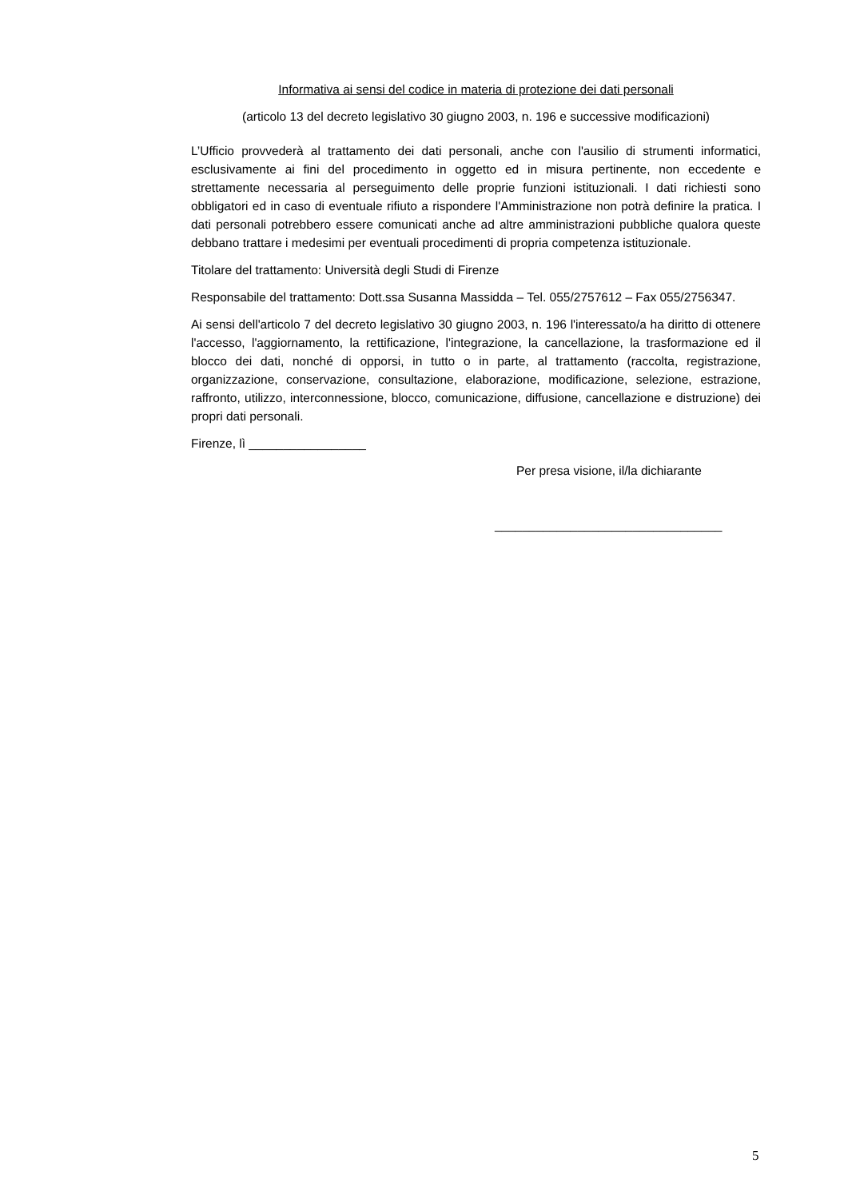Informativa ai sensi del codice in materia di protezione dei dati personali
(articolo 13 del decreto legislativo 30 giugno 2003, n. 196 e successive modificazioni)
L’Ufficio provvederà al trattamento dei dati personali, anche con l'ausilio di strumenti informatici, esclusivamente ai fini del procedimento in oggetto ed in misura pertinente, non eccedente e strettamente necessaria al perseguimento delle proprie funzioni istituzionali. I dati richiesti sono obbligatori ed in caso di eventuale rifiuto a rispondere l'Amministrazione non potrà definire la pratica. I dati personali potrebbero essere comunicati anche ad altre amministrazioni pubbliche qualora queste debbano trattare i medesimi per eventuali procedimenti di propria competenza istituzionale.
Titolare del trattamento: Università degli Studi di Firenze
Responsabile del trattamento: Dott.ssa Susanna Massidda – Tel. 055/2757612 – Fax 055/2756347.
Ai sensi dell'articolo 7 del decreto legislativo 30 giugno 2003, n. 196 l'interessato/a ha diritto di ottenere l'accesso, l'aggiornamento, la rettificazione, l'integrazione, la cancellazione, la trasformazione ed il blocco dei dati, nonché di opporsi, in tutto o in parte, al trattamento (raccolta, registrazione, organizzazione, conservazione, consultazione, elaborazione, modificazione, selezione, estrazione, raffronto, utilizzo, interconnessione, blocco, comunicazione, diffusione, cancellazione e distruzione) dei propri dati personali.
Firenze, lì _________________
Per presa visione, il/la dichiarante
_________________________________
5